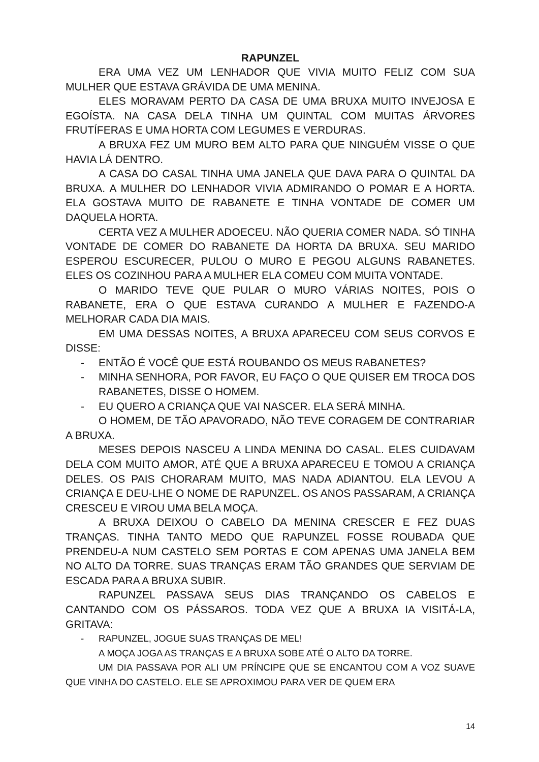RAPUNZEL
ERA UMA VEZ UM LENHADOR QUE VIVIA MUITO FELIZ COM SUA MULHER QUE ESTAVA GRÁVIDA DE UMA MENINA.
ELES MORAVAM PERTO DA CASA DE UMA BRUXA MUITO INVEJOSA E EGOÍSTA. NA CASA DELA TINHA UM QUINTAL COM MUITAS ÁRVORES FRUTÍFERAS E UMA HORTA COM LEGUMES E VERDURAS.
A BRUXA FEZ UM MURO BEM ALTO PARA QUE NINGUÉM VISSE O QUE HAVIA LÁ DENTRO.
A CASA DO CASAL TINHA UMA JANELA QUE DAVA PARA O QUINTAL DA BRUXA. A MULHER DO LENHADOR VIVIA ADMIRANDO O POMAR E A HORTA. ELA GOSTAVA MUITO DE RABANETE E TINHA VONTADE DE COMER UM DAQUELA HORTA.
CERTA VEZ A MULHER ADOECEU. NÃO QUERIA COMER NADA. SÓ TINHA VONTADE DE COMER DO RABANETE DA HORTA DA BRUXA. SEU MARIDO ESPEROU ESCURECER, PULOU O MURO E PEGOU ALGUNS RABANETES. ELES OS COZINHOU PARA A MULHER ELA COMEU COM MUITA VONTADE.
O MARIDO TEVE QUE PULAR O MURO VÁRIAS NOITES, POIS O RABANETE, ERA O QUE ESTAVA CURANDO A MULHER E FAZENDO-A MELHORAR CADA DIA MAIS.
EM UMA DESSAS NOITES, A BRUXA APARECEU COM SEUS CORVOS E DISSE:
- ENTÃO É VOCÊ QUE ESTÁ ROUBANDO OS MEUS RABANETES?
- MINHA SENHORA, POR FAVOR, EU FAÇO O QUE QUISER EM TROCA DOS RABANETES, DISSE O HOMEM.
- EU QUERO A CRIANÇA QUE VAI NASCER. ELA SERÁ MINHA.
O HOMEM, DE TÃO APAVORADO, NÃO TEVE CORAGEM DE CONTRARIAR A BRUXA.
MESES DEPOIS NASCEU A LINDA MENINA DO CASAL. ELES CUIDAVAM DELA COM MUITO AMOR, ATÉ QUE A BRUXA APARECEU E TOMOU A CRIANÇA DELES. OS PAIS CHORARAM MUITO, MAS NADA ADIANTOU. ELA LEVOU A CRIANÇA E DEU-LHE O NOME DE RAPUNZEL. OS ANOS PASSARAM, A CRIANÇA CRESCEU E VIROU UMA BELA MOÇA.
A BRUXA DEIXOU O CABELO DA MENINA CRESCER E FEZ DUAS TRANÇAS. TINHA TANTO MEDO QUE RAPUNZEL FOSSE ROUBADA QUE PRENDEU-A NUM CASTELO SEM PORTAS E COM APENAS UMA JANELA BEM NO ALTO DA TORRE. SUAS TRANÇAS ERAM TÃO GRANDES QUE SERVIAM DE ESCADA PARA A BRUXA SUBIR.
RAPUNZEL PASSAVA SEUS DIAS TRANÇANDO OS CABELOS E CANTANDO COM OS PÁSSAROS. TODA VEZ QUE A BRUXA IA VISITÁ-LA, GRITAVA:
- RAPUNZEL, JOGUE SUAS TRANÇAS DE MEL!
A MOÇA JOGA AS TRANÇAS E A BRUXA SOBE ATÉ O ALTO DA TORRE.
UM DIA PASSAVA POR ALI UM PRÍNCIPE QUE SE ENCANTOU COM A VOZ SUAVE QUE VINHA DO CASTELO. ELE SE APROXIMOU PARA VER DE QUEM ERA
14